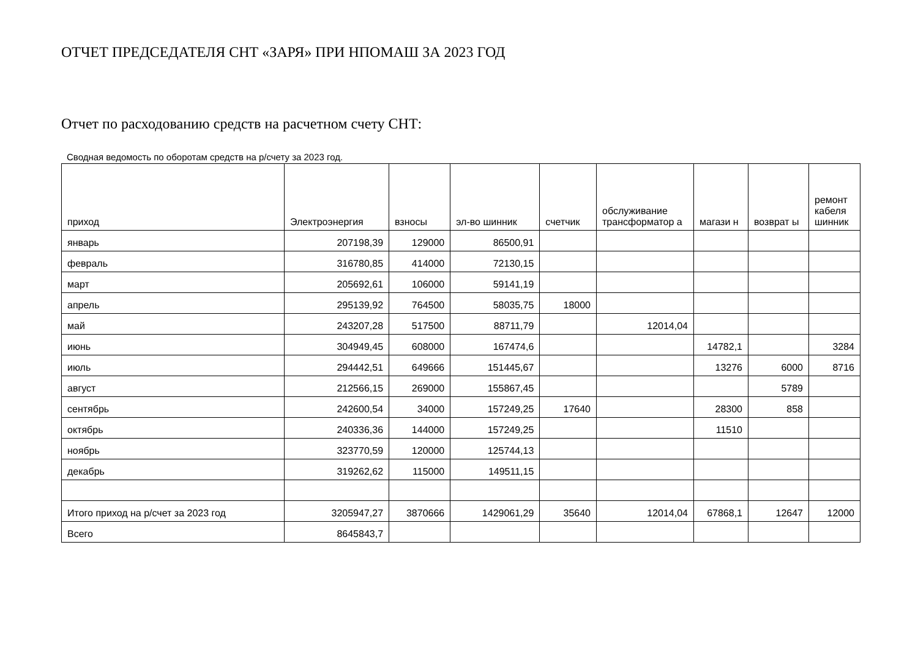ОТЧЕТ ПРЕДСЕДАТЕЛЯ СНТ «ЗАРЯ» ПРИ НПОМАШ ЗА 2023 ГОД
Отчет по расходованию средств на расчетном счету СНТ:
Сводная ведомость по оборотам средств на р/счету за 2023 год.
| приход | Электроэнергия | взносы | эл-во шинник | счетчик | обслуживание трансформатор а | магази н | возврат ы | ремонт кабеля шинник |
| --- | --- | --- | --- | --- | --- | --- | --- | --- |
| январь | 207198,39 | 129000 | 86500,91 | | | | | |
| февраль | 316780,85 | 414000 | 72130,15 | | | | | |
| март | 205692,61 | 106000 | 59141,19 | | | | | |
| апрель | 295139,92 | 764500 | 58035,75 | 18000 | | | | |
| май | 243207,28 | 517500 | 88711,79 | | 12014,04 | | | |
| июнь | 304949,45 | 608000 | 167474,6 | | | 14782,1 | | 3284 |
| июль | 294442,51 | 649666 | 151445,67 | | | 13276 | 6000 | 8716 |
| август | 212566,15 | 269000 | 155867,45 | | | | 5789 | |
| сентябрь | 242600,54 | 34000 | 157249,25 | 17640 | | 28300 | 858 | |
| октябрь | 240336,36 | 144000 | 157249,25 | | | 11510 | | |
| ноябрь | 323770,59 | 120000 | 125744,13 | | | | | |
| декабрь | 319262,62 | 115000 | 149511,15 | | | | | |
| Итого приход на р/счет за 2023 год | 3205947,27 | 3870666 | 1429061,29 | 35640 | 12014,04 | 67868,1 | 12647 | 12000 |
| Всего | 8645843,7 | | | | | | | |